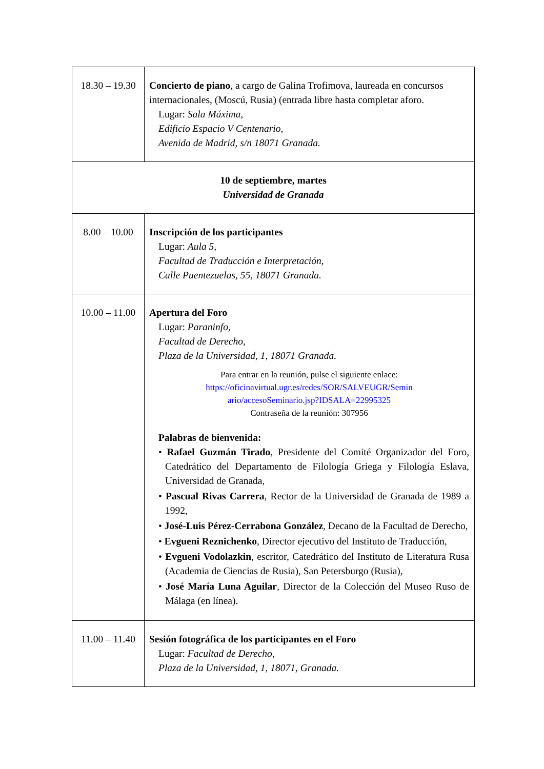| 18.30 – 19.30 | Concierto de piano , a cargo de Galina Trofimova, laureada en concursos internacionales, (Moscú, Rusia) (entrada libre hasta completar aforo. Lugar: Sala Máxima, Edificio Espacio V Centenario, Avenida de Madrid, s/n 18071 Granada. |
| 10 de septiembre, martes Universidad de Granada | |
| 8.00 – 10.00 | Inscripción de los participantes Lugar: Aula 5, Facultad de Traducción e Interpretación, Calle Puentezuelas, 55, 18071 Granada. |
| 10.00 – 11.00 | Apertura del Foro Lugar: Paraninfo, Facultad de Derecho, Plaza de la Universidad, 1, 18071 Granada. Para entrar en la reunión, pulse el siguiente enlace: https://oficinavirtual.ugr.es/redes/SOR/SALVEUGR/Semin ario/accesoSeminario.jsp?IDSALA=22995325 Contraseña de la reunión: 307956 Palabras de bienvenida: • Rafael Guzmán Tirado , Presidente del Comité Organizador del Foro, Catedrático del Departamento de Filología Griega y Filología Eslava, Universidad de Granada, • Pascual Rivas Carrera , Rector de la Universidad de Granada de 1989 a 1992, • José-Luis Pérez-Cerrabona González , Decano de la Facultad de Derecho, • Evgueni Reznichenko , Director ejecutivo del Instituto de Traducción, • Evgueni Vodolazkin , escritor, Catedrático del Instituto de Literatura Rusa (Academia de Ciencias de Rusia), San Petersburgo (Rusia), • José María Luna Aguilar , Director de la Colección del Museo Ruso de Málaga (en línea). |
| 11.00 – 11.40 | Sesión fotográfica de los participantes en el Foro Lugar: Facultad de Derecho, Plaza de la Universidad, 1, 18071, Granada. |